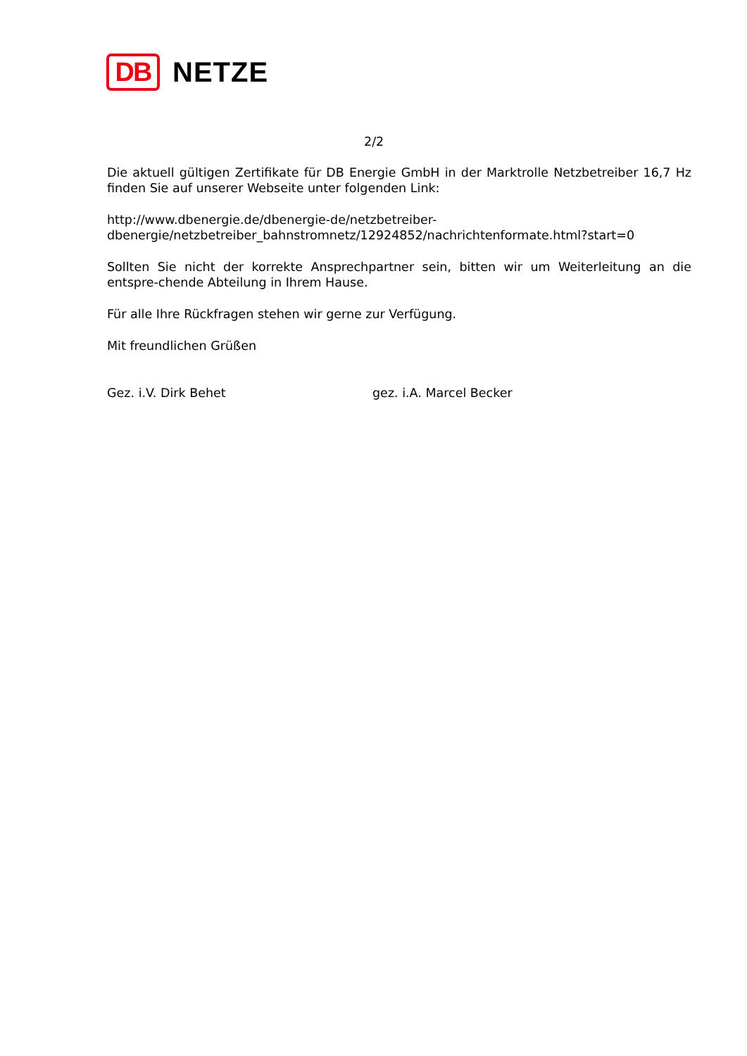DB
NETZE
2/2
Die aktuell gültigen Zertifikate für DB Energie GmbH in der Marktrolle Netzbetreiber 16,7 Hz finden Sie auf unserer Webseite unter folgenden Link:
http://www.dbenergie.de/dbenergie-de/netzbetreiber-
dbenergie/netzbetreiber_bahnstromnetz/12924852/nachrichtenformate.html?start=0
Sollten Sie nicht der korrekte Ansprechpartner sein, bitten wir um Weiterleitung an die entspre-chende Abteilung in Ihrem Hause.
Für alle Ihre Rückfragen stehen wir gerne zur Verfügung.
Mit freundlichen Grüßen
Gez. i.V. Dirk Behet gez. i.A. Marcel Becker